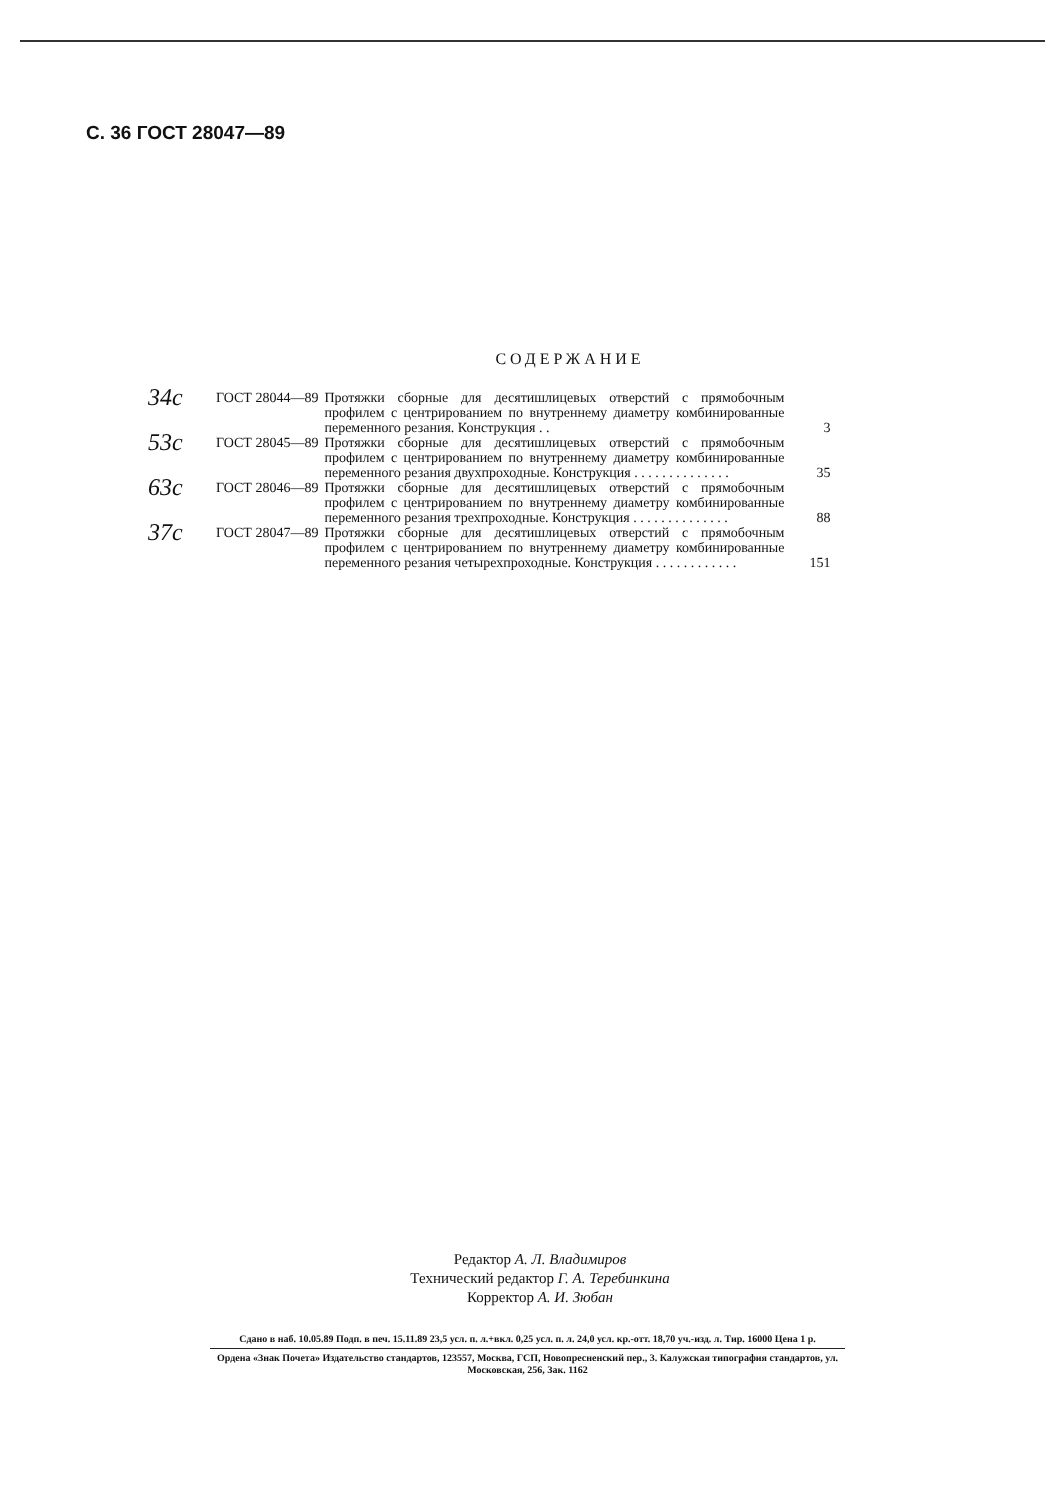С. 36 ГОСТ 28047—89
СОДЕРЖАНИЕ
| 34с | ГОСТ 28044—89 | Протяжки сборные для десятишлицевых отверстий с прямобочным профилем с центрированием по внутреннему диаметру комбинированные переменного резания. Конструкция . . | 3 |
| 53с | ГОСТ 28045—89 | Протяжки сборные для десятишлицевых отверстий с прямобочным профилем с центрированием по внутреннему диаметру комбинированные переменного резания двухпроходные. Конструкция . . . . . . . . . . . . . . | 35 |
| 63с | ГОСТ 28046—89 | Протяжки сборные для десятишлицевых отверстий с прямобочным профилем с центрированием по внутреннему диаметру комбинированные переменного резания трехпроходные. Конструкция . . . . . . . . . . . . . . | 88 |
| 37с | ГОСТ 28047—89 | Протяжки сборные для десятишлицевых отверстий с прямобочным профилем с центрированием по внутреннему диаметру комбинированные переменного резания четырехпроходные. Конструкция . . . . . . . . . . . . | 151 |
Редактор А. Л. Владимиров
Технический редактор Г. А. Теребинкина
Корректор А. И. Зюбан
Сдано в наб. 10.05.89 Подп. в печ. 15.11.89 23,5 усл. п. л.+вкл. 0,25 усл. п. л. 24,0 усл. кр.-отт. 18,70 уч.-изд. л. Тир. 16000 Цена 1 р.
Ордена «Знак Почета» Издательство стандартов, 123557, Москва, ГСП, Новопресненский пер., 3. Калужская типография стандартов, ул. Московская, 256, Зак. 1162